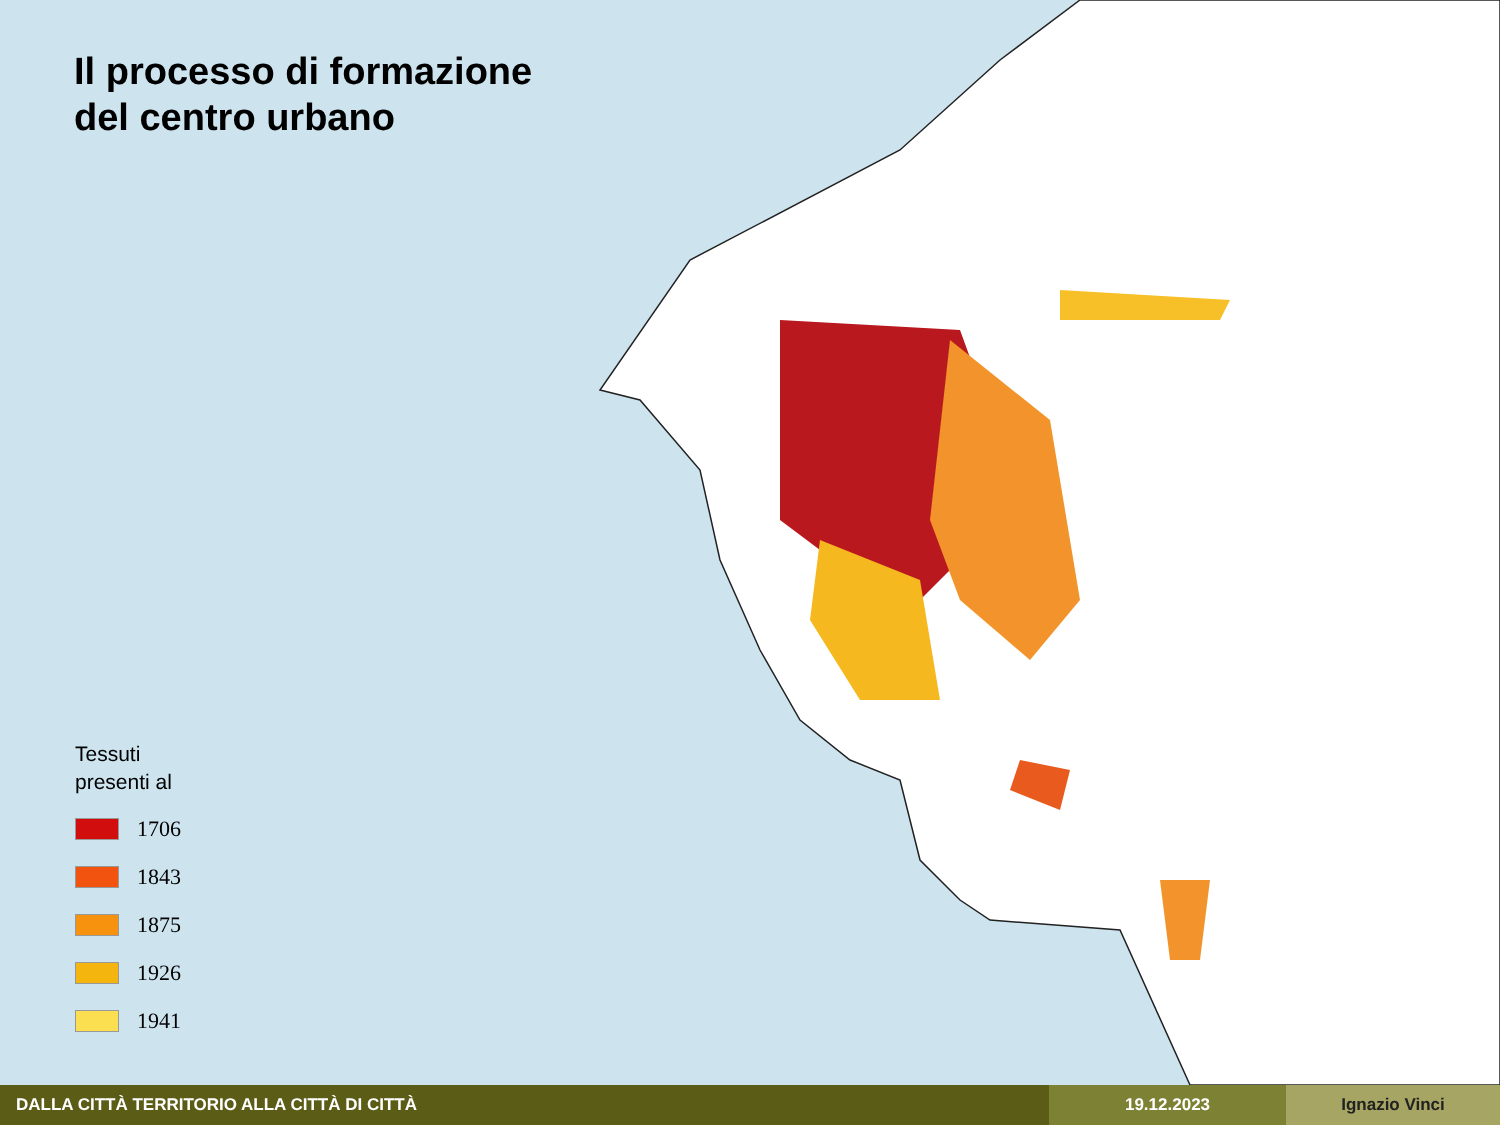Il processo di formazione
del centro urbano
Tessuti
presenti al
1706
1843
1875
1926
1941
DALLA CITTÀ TERRITORIO ALLA CITTÀ DI CITTÀ 19.12.2023 Ignazio Vinci